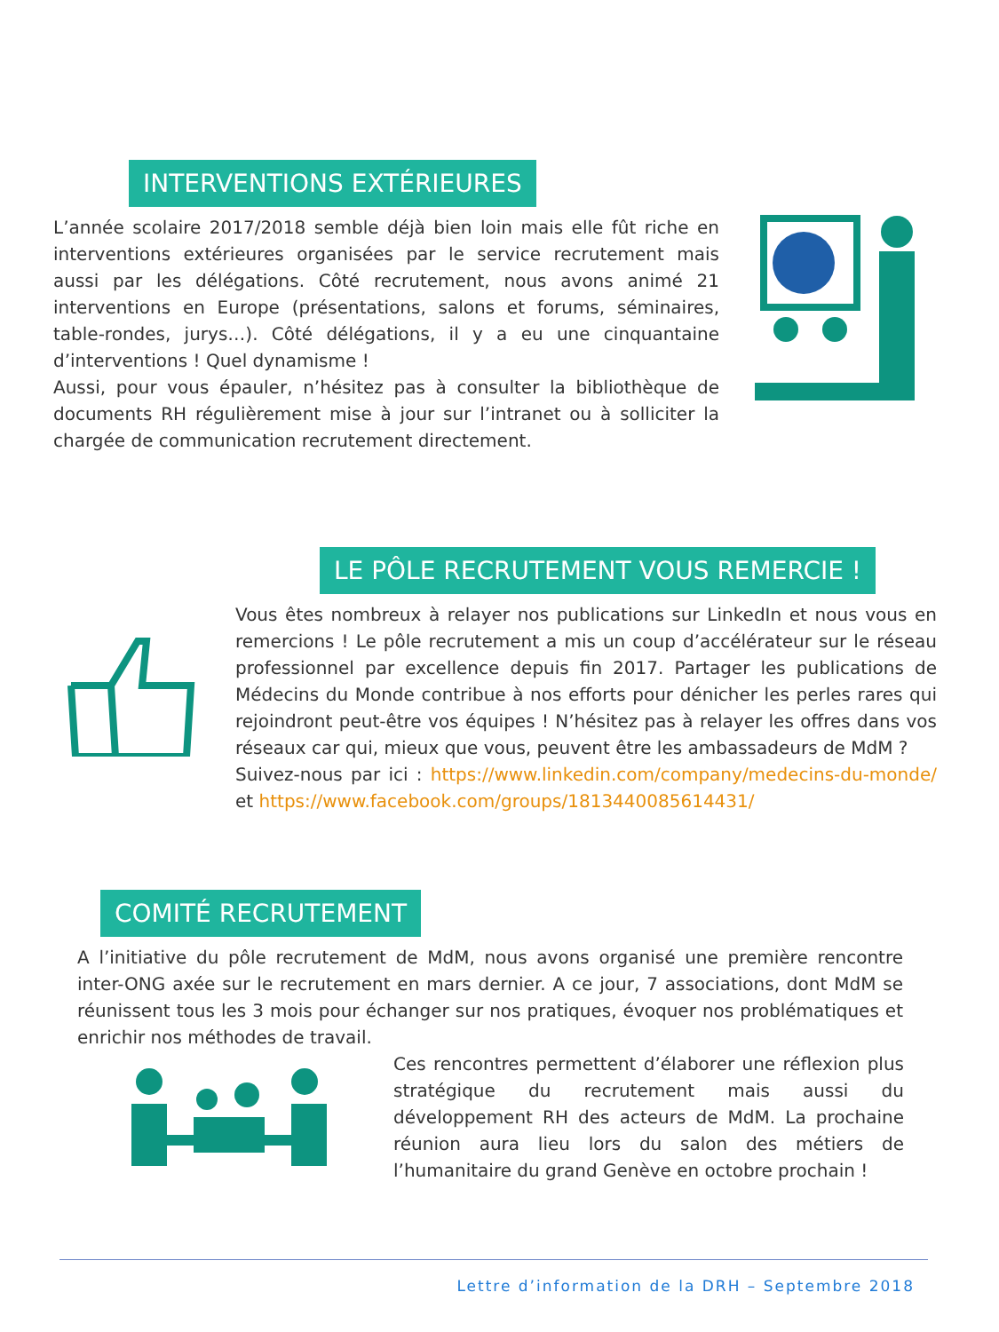INTERVENTIONS EXTÉRIEURES
L’année scolaire 2017/2018 semble déjà bien loin mais elle fût riche en interventions extérieures organisées par le service recrutement mais aussi par les délégations. Côté recrutement, nous avons animé 21 interventions en Europe (présentations, salons et forums, séminaires, table-rondes, jurys…). Côté délégations, il y a eu une cinquantaine d’interventions ! Quel dynamisme !
Aussi, pour vous épauler, n’hésitez pas à consulter la bibliothèque de documents RH régulièrement mise à jour sur l’intranet ou à solliciter la chargée de communication recrutement directement.
LE PÔLE RECRUTEMENT VOUS REMERCIE !
Vous êtes nombreux à relayer nos publications sur LinkedIn et nous vous en remercions ! Le pôle recrutement a mis un coup d’accélérateur sur le réseau professionnel par excellence depuis fin 2017. Partager les publications de Médecins du Monde contribue à nos efforts pour dénicher les perles rares qui rejoindront peut-être vos équipes ! N’hésitez pas à relayer les offres dans vos réseaux car qui, mieux que vous, peuvent être les ambassadeurs de MdM ?
Suivez-nous par ici : https://www.linkedin.com/company/medecins-du-monde/ et https://www.facebook.com/groups/1813440085614431/
COMITÉ RECRUTEMENT
A l’initiative du pôle recrutement de MdM, nous avons organisé une première rencontre inter-ONG axée sur le recrutement en mars dernier. A ce jour, 7 associations, dont MdM se réunissent tous les 3 mois pour échanger sur nos pratiques, évoquer nos problématiques et enrichir nos méthodes de travail.
Ces rencontres permettent d’élaborer une réflexion plus stratégique du recrutement mais aussi du développement RH des acteurs de MdM. La prochaine réunion aura lieu lors du salon des métiers de l’humanitaire du grand Genève en octobre prochain !
Lettre d’information de la DRH – Septembre 2018